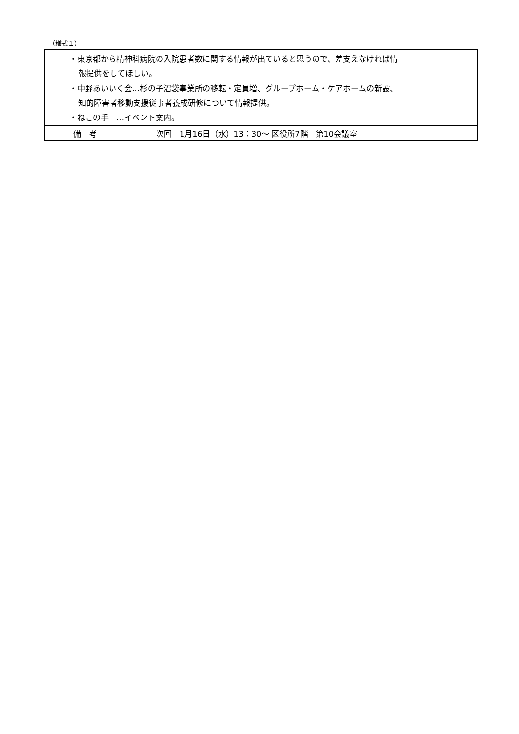（様式１）
| ・東京都から精神科病院の入院患者数に関する情報が出ていると思うので、差支えなければ情 報提供をしてほしい。 ・中野あいいく会…杉の子沼袋事業所の移転・定員増、グループホーム・ケアホームの新設、 知的障害者移動支援従事者養成研修について情報提供。 ・ねこの手 …イベント案内。 | |
| 備 考 | 次回 1月16日（水）13：30～ 区役所7階 第10会議室 |